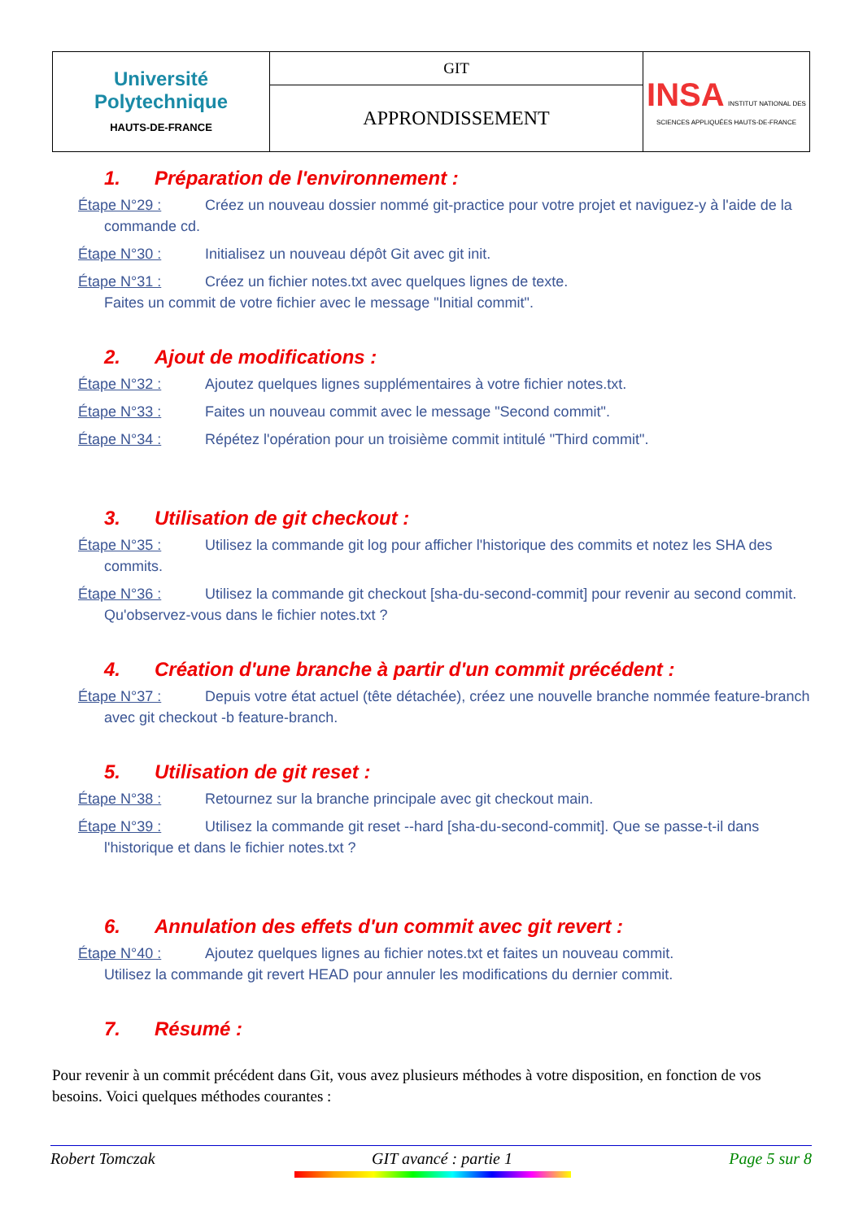| Université Polytechnique HAUTS-DE-FRANCE | GIT | INSA INSTITUT NATIONAL DES SCIENCES APPLIQUÉES HAUTS-DE-FRANCE |
| | APPRONDISSEMENT | |
1. Préparation de l'environnement :
Étape N°29 : Créez un nouveau dossier nommé git-practice pour votre projet et naviguez-y à l'aide de la commande cd.
Étape N°30 : Initialisez un nouveau dépôt Git avec git init.
Étape N°31 : Créez un fichier notes.txt avec quelques lignes de texte.
Faites un commit de votre fichier avec le message "Initial commit".
2. Ajout de modifications :
Étape N°32 : Ajoutez quelques lignes supplémentaires à votre fichier notes.txt.
Étape N°33 : Faites un nouveau commit avec le message "Second commit".
Étape N°34 : Répétez l'opération pour un troisième commit intitulé "Third commit".
3. Utilisation de git checkout :
Étape N°35 : Utilisez la commande git log pour afficher l'historique des commits et notez les SHA des commits.
Étape N°36 : Utilisez la commande git checkout [sha-du-second-commit] pour revenir au second commit. Qu'observez-vous dans le fichier notes.txt ?
4. Création d'une branche à partir d'un commit précédent :
Étape N°37 : Depuis votre état actuel (tête détachée), créez une nouvelle branche nommée feature-branch avec git checkout -b feature-branch.
5. Utilisation de git reset :
Étape N°38 : Retournez sur la branche principale avec git checkout main.
Étape N°39 : Utilisez la commande git reset --hard [sha-du-second-commit]. Que se passe-t-il dans l'historique et dans le fichier notes.txt ?
6. Annulation des effets d'un commit avec git revert :
Étape N°40 : Ajoutez quelques lignes au fichier notes.txt et faites un nouveau commit.
Utilisez la commande git revert HEAD pour annuler les modifications du dernier commit.
7. Résumé :
Pour revenir à un commit précédent dans Git, vous avez plusieurs méthodes à votre disposition, en fonction de vos besoins. Voici quelques méthodes courantes :
Robert Tomczak GIT avancé : partie 1 Page 5 sur 8